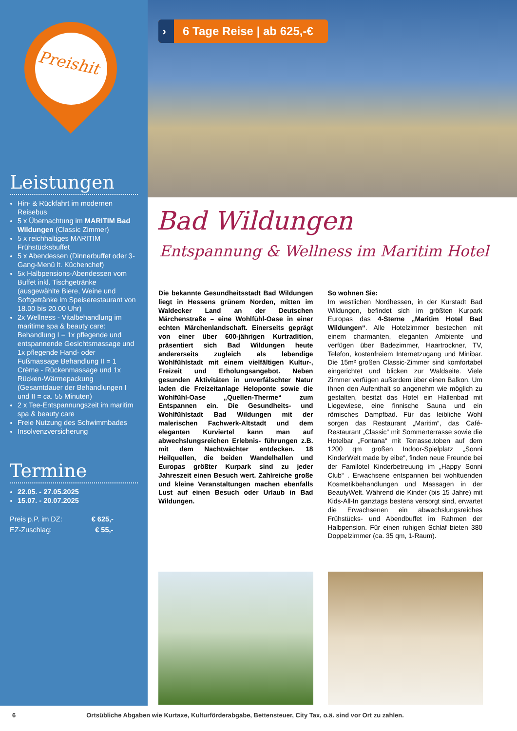Preishit
Leistungen
Hin- & Rückfahrt im modernen Reisebus
5 x Übernachtung im MARITIM Bad Wildungen (Classic Zimmer)
5 x reichhaltiges MARITIM Frühstücksbuffet
5 x Abendessen (Dinnerbuffet oder 3-Gang-Menü lt. Küchenchef)
5x Halbpensions-Abendessen vom Buffet inkl. Tischgetränke (ausgewählte Biere, Weine und Softgetränke im Speiserestaurant von 18.00 bis 20.00 Uhr)
2x Wellness - Vitalbehandlung im maritime spa & beauty care: Behandlung I = 1x pflegende und entspannende Gesichtsmassage und 1x pflegende Hand- oder Fußmassage Behandlung II = 1 Crème - Rückenmassage und 1x Rücken-Wärmepackung (Gesamtdauer der Behandlungen I und II = ca. 55 Minuten)
2 x Tee-Entspannungszeit im maritim spa & beauty care
Freie Nutzung des Schwimmbades
Insolvenzversicherung
Termine
22.05. - 27.05.2025
15.07. - 20.07.2025
Preis p.P. im DZ: € 625,-
EZ-Zuschlag: € 55,-
› 6 Tage Reise | ab 625,-€
Bad Wildungen
Entspannung & Wellness im Maritim Hotel
Die bekannte Gesundheitsstadt Bad Wildungen liegt in Hessens grünem Norden, mitten im Waldecker Land an der Deutschen Märchenstraße – eine Wohlfühl-Oase in einer echten Märchenlandschaft. Einerseits geprägt von einer über 600-jährigen Kurtradition, präsentiert sich Bad Wildungen heute andererseits zugleich als lebendige Wohlfühlstadt mit einem vielfältigen Kultur-, Freizeit und Erholungsangebot. Neben gesunden Aktivitäten in unverfälschter Natur laden die Freizeitanlage Heloponte sowie die Wohlfühl-Oase „Quellen-Therme“ zum Entspannen ein. Die Gesundheits- und Wohlfühlstadt Bad Wildungen mit der malerischen Fachwerk-Altstadt und dem eleganten Kurviertel kann man auf abwechslungsreichen Erlebnis- führungen z.B. mit dem Nachtwächter entdecken. 18 Heilquellen, die beiden Wandelhallen und Europas größter Kurpark sind zu jeder Jahreszeit einen Besuch wert. Zahlreiche große und kleine Veranstaltungen machen ebenfalls Lust auf einen Besuch oder Urlaub in Bad Wildungen.
So wohnen Sie:
Im westlichen Nordhessen, in der Kurstadt Bad Wildungen, befindet sich im größten Kurpark Europas das 4-Sterne „Maritim Hotel Bad Wildungen“. Alle Hotelzimmer bestechen mit einem charmanten, eleganten Ambiente und verfügen über Badezimmer, Haartrockner, TV, Telefon, kostenfreiem Internetzugang und Minibar. Die 15m² großen Classic-Zimmer sind komfortabel eingerichtet und blicken zur Waldseite. Viele Zimmer verfügen außerdem über einen Balkon. Um Ihnen den Aufenthalt so angenehm wie möglich zu gestalten, besitzt das Hotel ein Hallenbad mit Liegewiese, eine finnische Sauna und ein römisches Dampfbad. Für das leibliche Wohl sorgen das Restaurant „Maritim“, das Café-Restaurant „Classic“ mit Sommerterrasse sowie die Hotelbar „Fontana“ mit Terrasse.toben auf dem 1200 qm großen Indoor-Spielplatz „Sonni KinderWelt made by eibe“, finden neue Freunde bei der Familotel Kinderbetreuung im „Happy Sonni Club“ . Erwachsene entspannen bei wohltuenden Kosmetikbehandlungen und Massagen in der BeautyWelt. Während die Kinder (bis 15 Jahre) mit Kids-All-In ganztags bestens versorgt sind, erwartet die Erwachsenen ein abwechslungsreiches Frühstücks- und Abendbuffet im Rahmen der Halbpension. Für einen ruhigen Schlaf bieten 380 Doppelzimmer (ca. 35 qm, 1-Raum).
6 Ortsübliche Abgaben wie Kurtaxe, Kulturförderabgabe, Bettensteuer, City Tax, o.ä. sind vor Ort zu zahlen.